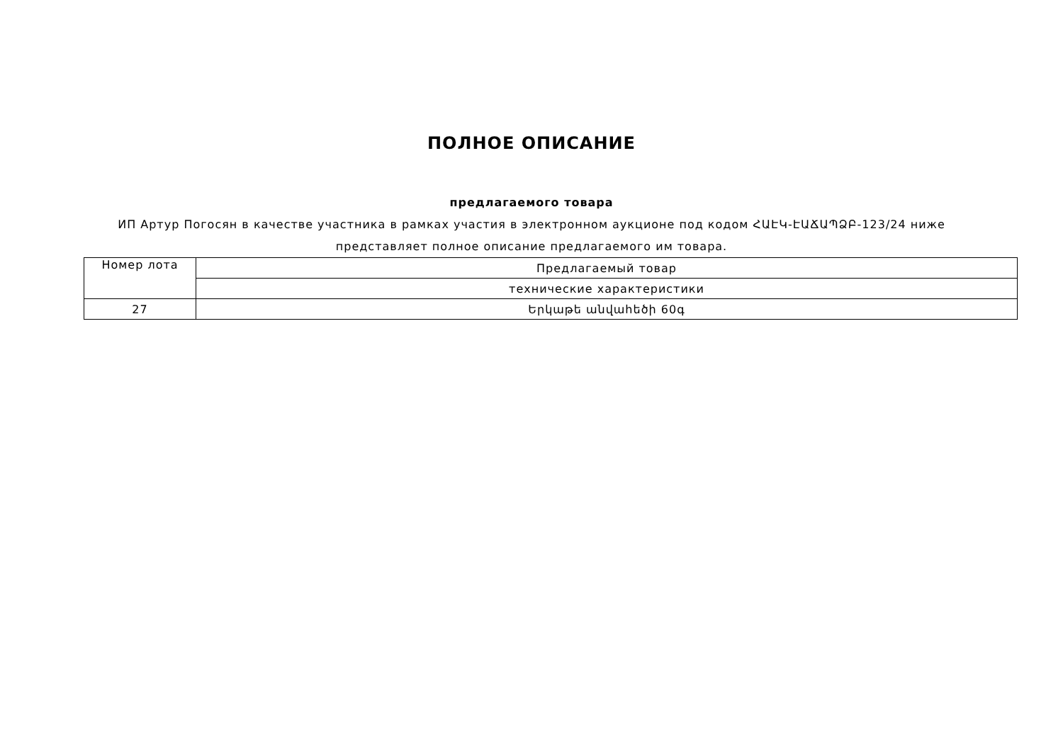ПОЛНОЕ ОПИСАНИЕ
предлагаемого товара
ИП Артур Погосян в качестве участника в рамках участия в электронном аукционе под кодом ՀԱԷԿ-ԷԱՃԱՊՁԲ-123/24 ниже представляет полное описание предлагаемого им товара.
| Номер лота | Предлагаемый товар |
| --- | --- |
| | технические характеристики |
| 27 | Երկաթե անվահեծի 60գ |